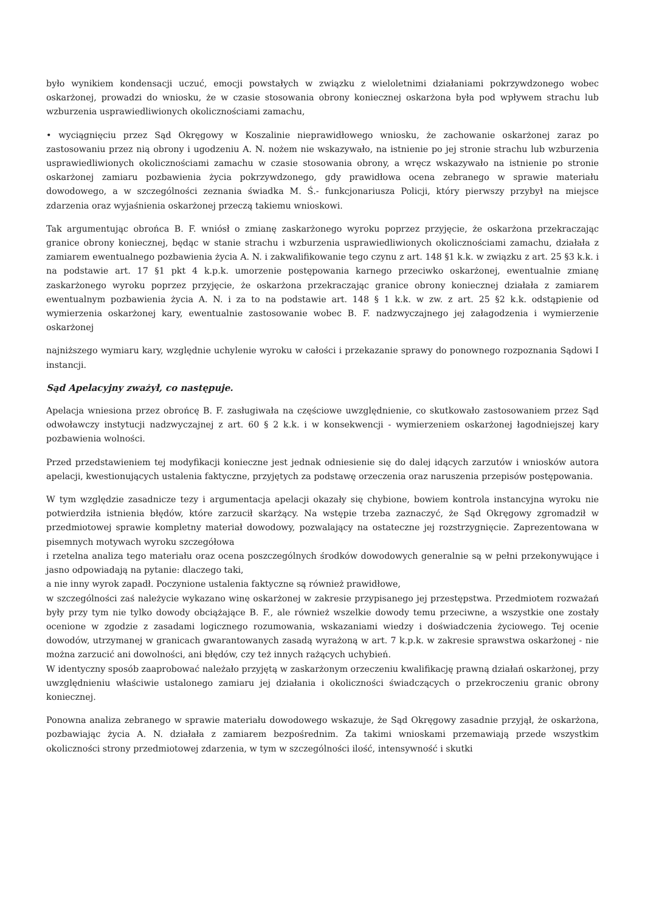było wynikiem kondensacji uczuć, emocji powstałych w związku z wieloletnimi działaniami pokrzywdzonego wobec oskarżonej, prowadzi do wniosku, że w czasie stosowania obrony koniecznej oskarżona była pod wpływem strachu lub wzburzenia usprawiedliwionych okolicznościami zamachu,
• wyciągnięciu przez Sąd Okręgowy w Koszalinie nieprawidłowego wniosku, że zachowanie oskarżonej zaraz po zastosowaniu przez nią obrony i ugodzeniu A. N. nożem nie wskazywało, na istnienie po jej stronie strachu lub wzburzenia usprawiedliwionych okolicznościami zamachu w czasie stosowania obrony, a wręcz wskazywało na istnienie po stronie oskarżonej zamiaru pozbawienia życia pokrzywdzonego, gdy prawidłowa ocena zebranego w sprawie materiału dowodowego, a w szczególności zeznania świadka M. Ś.- funkcjonariusza Policji, który pierwszy przybył na miejsce zdarzenia oraz wyjaśnienia oskarżonej przeczą takiemu wnioskowi.
Tak argumentując obrońca B. F. wniósł o zmianę zaskarżonego wyroku poprzez przyjęcie, że oskarżona przekraczając granice obrony koniecznej, będąc w stanie strachu i wzburzenia usprawiedliwionych okolicznościami zamachu, działała z zamiarem ewentualnego pozbawienia życia A. N. i zakwalifikowanie tego czynu z art. 148 §1 k.k. w związku z art. 25 §3 k.k. i na podstawie art. 17 §1 pkt 4 k.p.k. umorzenie postępowania karnego przeciwko oskarżonej, ewentualnie zmianę zaskarżonego wyroku poprzez przyjęcie, że oskarżona przekraczając granice obrony koniecznej działała z zamiarem ewentualnym pozbawienia życia A. N. i za to na podstawie art. 148 § 1 k.k. w zw. z art. 25 §2 k.k. odstąpienie od wymierzenia oskarżonej kary, ewentualnie zastosowanie wobec B. F. nadzwyczajnego jej załagodzenia i wymierzenie oskarżonej
najniższego wymiaru kary, względnie uchylenie wyroku w całości i przekazanie sprawy do ponownego rozpoznania Sądowi I instancji.
Sąd Apelacyjny zważył, co następuje.
Apelacja wniesiona przez obrońcę B. F. zasługiwała na częściowe uwzględnienie, co skutkowało zastosowaniem przez Sąd odwoławczy instytucji nadzwyczajnej z art. 60 § 2 k.k. i w konsekwencji - wymierzeniem oskarżonej łagodniejszej kary pozbawienia wolności.
Przed przedstawieniem tej modyfikacji konieczne jest jednak odniesienie się do dalej idących zarzutów i wniosków autora apelacji, kwestionujących ustalenia faktyczne, przyjętych za podstawę orzeczenia oraz naruszenia przepisów postępowania.
W tym względzie zasadnicze tezy i argumentacja apelacji okazały się chybione, bowiem kontrola instancyjna wyroku nie potwierdziła istnienia błędów, które zarzucił skarżący. Na wstępie trzeba zaznaczyć, że Sąd Okręgowy zgromadził w przedmiotowej sprawie kompletny materiał dowodowy, pozwalający na ostateczne jej rozstrzygnięcie. Zaprezentowana w pisemnych motywach wyroku szczegółowa
i rzetelna analiza tego materiału oraz ocena poszczególnych środków dowodowych generalnie są w pełni przekonywujące i jasno odpowiadają na pytanie: dlaczego taki,
a nie inny wyrok zapadł. Poczynione ustalenia faktyczne są również prawidłowe,
w szczególności zaś należycie wykazano winę oskarżonej w zakresie przypisanego jej przestępstwa. Przedmiotem rozważań były przy tym nie tylko dowody obciążające B. F., ale również wszelkie dowody temu przeciwne, a wszystkie one zostały ocenione w zgodzie z zasadami logicznego rozumowania, wskazaniami wiedzy i doświadczenia życiowego. Tej ocenie dowodów, utrzymanej w granicach gwarantowanych zasadą wyrażoną w art. 7 k.p.k. w zakresie sprawstwa oskarżonej - nie można zarzucić ani dowolności, ani błędów, czy też innych rażących uchybień.
W identyczny sposób zaaprobować należało przyjętą w zaskarżonym orzeczeniu kwalifikację prawną działań oskarżonej, przy uwzględnieniu właściwie ustalonego zamiaru jej działania i okoliczności świadczących o przekroczeniu granic obrony koniecznej.
Ponowna analiza zebranego w sprawie materiału dowodowego wskazuje, że Sąd Okręgowy zasadnie przyjął, że oskarżona, pozbawiając życia A. N. działała z zamiarem bezpośrednim. Za takimi wnioskami przemawiają przede wszystkim okoliczności strony przedmiotowej zdarzenia, w tym w szczególności ilość, intensywność i skutki